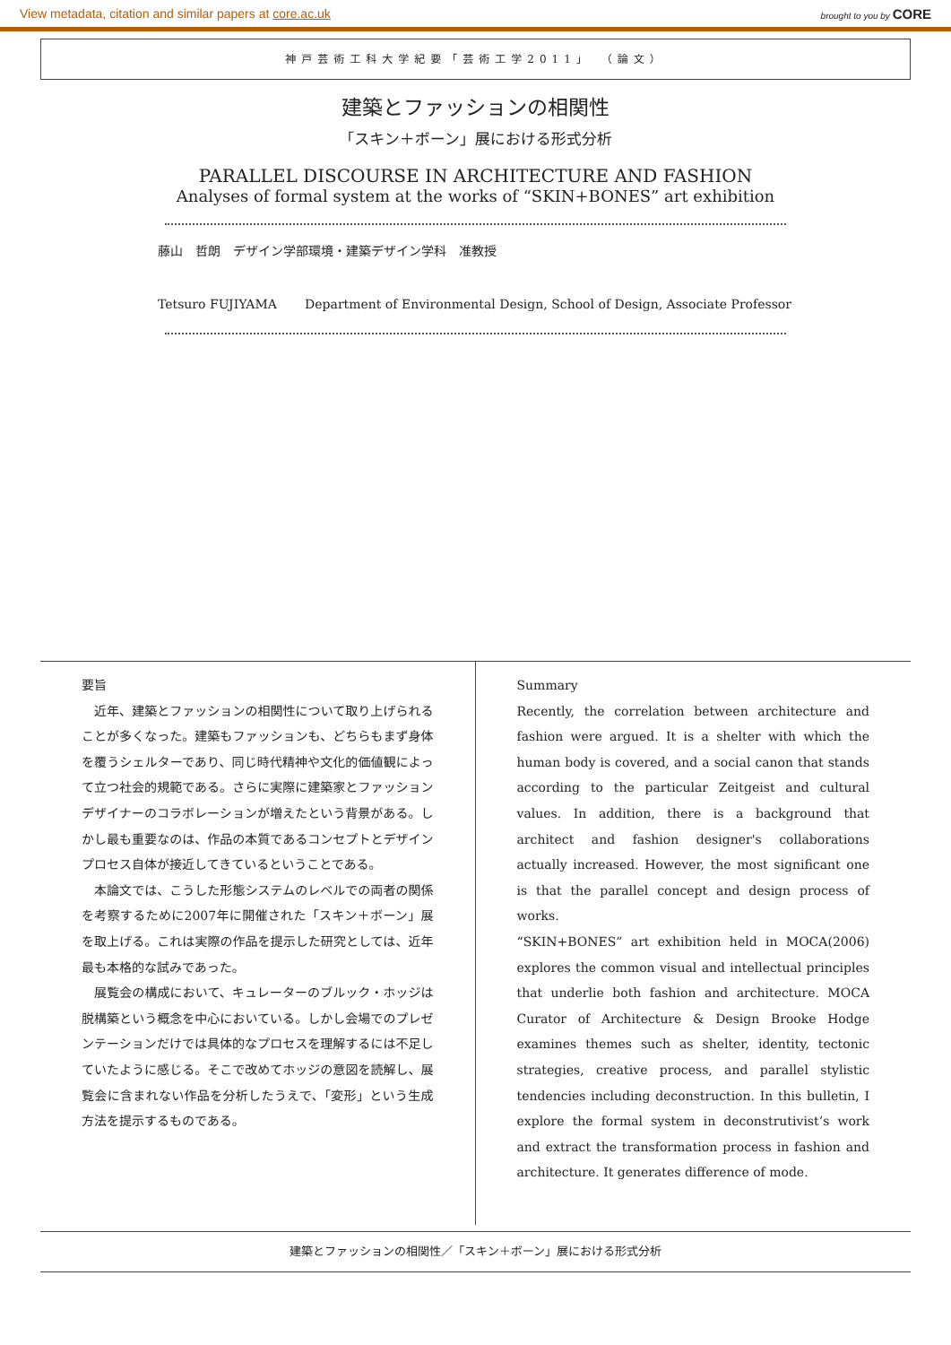View metadata, citation and similar papers at core.ac.uk brought to you by CORE
神戸芸術工科大学紀要「芸術工学2011」 （論文）
建築とファッションの相関性
「スキン＋ボーン」展における形式分析
PARALLEL DISCOURSE IN ARCHITECTURE AND FASHION
Analyses of formal system at the works of “SKIN+BONES” art exhibition
藤山　哲朗　デザイン学部環境・建築デザイン学科　准教授
Tetsuro FUJIYAMA Department of Environmental Design, School of Design, Associate Professor
要旨
　近年、建築とファッションの相関性について取り上げられることが多くなった。建築もファッションも、どちらもまず身体を覆うシェルターであり、同じ時代精神や文化的価値観によって立つ社会的規範である。さらに実際に建築家とファッションデザイナーのコラボレーションが増えたという背景がある。しかし最も重要なのは、作品の本質であるコンセプトとデザインプロセス自体が接近してきているということである。
　本論文では、こうした形態システムのレベルでの両者の関係を考察するために2007年に開催された「スキン＋ボーン」展を取上げる。これは実際の作品を提示した研究としては、近年最も本格的な試みであった。
　展覧会の構成において、キュレーターのブルック・ホッジは脱構築という概念を中心においている。しかし会場でのプレゼンテーションだけでは具体的なプロセスを理解するには不足していたように感じる。そこで改めてホッジの意図を読解し、展覧会に含まれない作品を分析したうえで、「変形」という生成方法を提示するものである。
Summary
Recently, the correlation between architecture and fashion were argued. It is a shelter with which the human body is covered, and a social canon that stands according to the particular Zeitgeist and cultural values. In addition, there is a background that architect and fashion designer's collaborations actually increased. However, the most significant one is that the parallel concept and design process of works.
“SKIN+BONES” art exhibition held in MOCA(2006) explores the common visual and intellectual principles that underlie both fashion and architecture. MOCA Curator of Architecture & Design Brooke Hodge examines themes such as shelter, identity, tectonic strategies, creative process, and parallel stylistic tendencies including deconstruction. In this bulletin, I explore the formal system in deconstrutivist’s work and extract the transformation process in fashion and architecture. It generates difference of mode.
建築とファッションの相関性／「スキン＋ボーン」展における形式分析